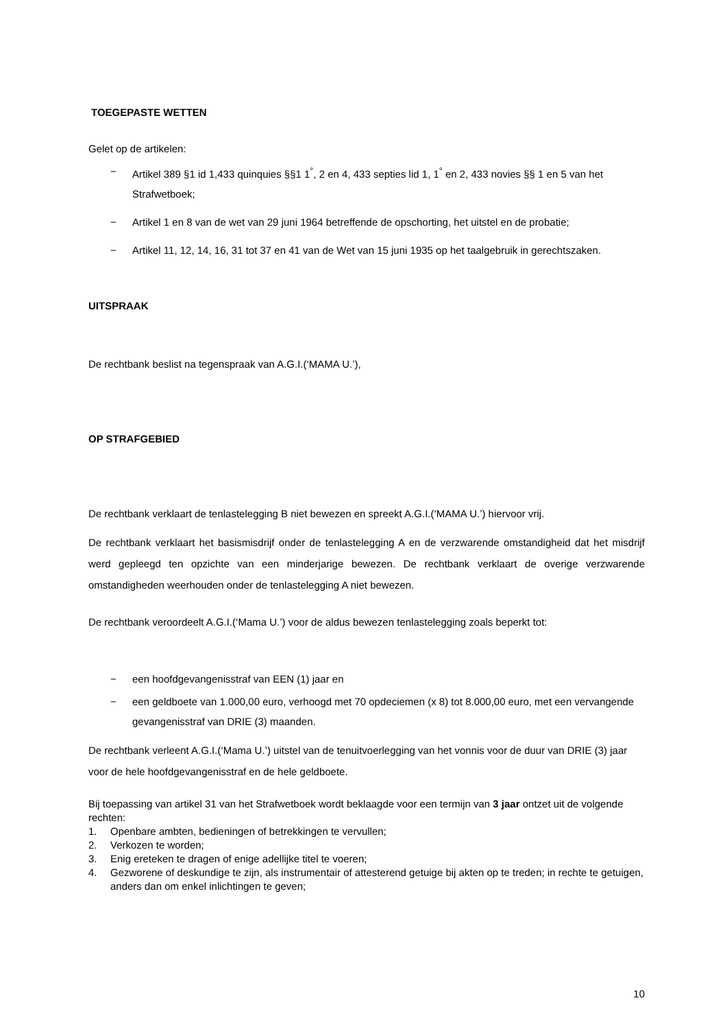TOEGEPASTE WETTEN
Gelet op de artikelen:
− Artikel 389 §1 id 1,433 quinquies §§1 1<sup>°</sup>, 2 en 4, 433 septies lid 1, 1<sup>°</sup> en 2, 433 novies §§ 1 en 5 van het Strafwetboek;
− Artikel 1 en 8 van de wet van 29 juni 1964 betreffende de opschorting, het uitstel en de probatie;
− Artikel 11, 12, 14, 16, 31 tot 37 en 41 van de Wet van 15 juni 1935 op het taalgebruik in gerechtszaken.
UITSPRAAK
De rechtbank beslist na tegenspraak van A.G.I.(‘MAMA U.’),
OP STRAFGEBIED
De rechtbank verklaart de tenlastelegging B niet bewezen en spreekt A.G.I.(‘MAMA U.’) hiervoor vrij.
De rechtbank verklaart het basismisdrijf onder de tenlastelegging A en de verzwarende omstandigheid dat het misdrijf werd gepleegd ten opzichte van een minderjarige bewezen. De rechtbank verklaart de overige verzwarende omstandigheden weerhouden onder de tenlastelegging A niet bewezen.
De rechtbank veroordeelt A.G.I.(‘Mama U.’) voor de aldus bewezen tenlastelegging zoals beperkt tot:
− een hoofdgevangenisstraf van EEN (1) jaar en
− een geldboete van 1.000,00 euro, verhoogd met 70 opdeciemen (x 8) tot 8.000,00 euro, met een vervangende gevangenisstraf van DRIE (3) maanden.
De rechtbank verleent A.G.I.(‘Mama U.’) uitstel van de tenuitvoerlegging van het vonnis voor de duur van DRIE (3) jaar voor de hele hoofdgevangenisstraf en de hele geldboete.
Bij toepassing van artikel 31 van het Strafwetboek wordt beklaagde voor een termijn van 3 jaar ontzet uit de volgende rechten:
1. Openbare ambten, bedieningen of betrekkingen te vervullen;
2. Verkozen te worden;
3. Enig ereteken te dragen of enige adellijke titel te voeren;
4. Gezworene of deskundige te zijn, als instrumentair of attesterend getuige bij akten op te treden; in rechte te getuigen, anders dan om enkel inlichtingen te geven;
10